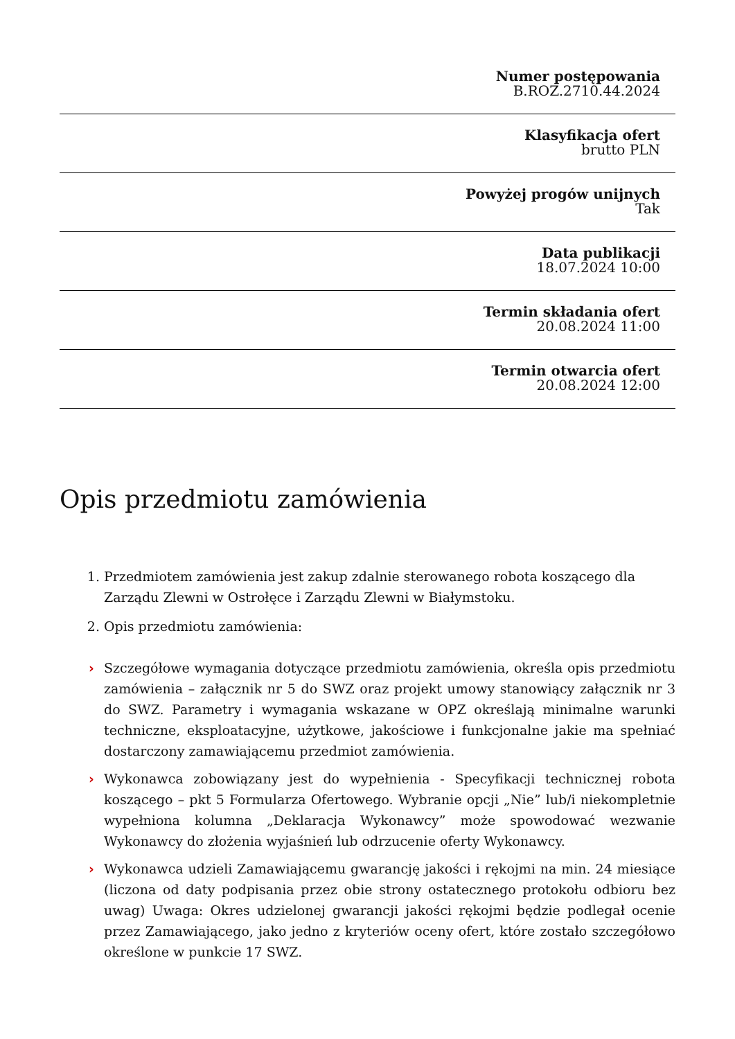Numer postępowania
B.ROZ.2710.44.2024
Klasyfikacja ofert
brutto PLN
Powyżej progów unijnych
Tak
Data publikacji
18.07.2024 10:00
Termin składania ofert
20.08.2024 11:00
Termin otwarcia ofert
20.08.2024 12:00
Opis przedmiotu zamówienia
1. Przedmiotem zamówienia jest zakup zdalnie sterowanego robota koszącego dla Zarządu Zlewni w Ostrołęce i Zarządu Zlewni w Białymstoku.
2. Opis przedmiotu zamówienia:
› Szczegółowe wymagania dotyczące przedmiotu zamówienia, określa opis przedmiotu zamówienia – załącznik nr 5 do SWZ oraz projekt umowy stanowiący załącznik nr 3 do SWZ. Parametry i wymagania wskazane w OPZ określają minimalne warunki techniczne, eksploatacyjne, użytkowe, jakościowe i funkcjonalne jakie ma spełniać dostarczony zamawiającemu przedmiot zamówienia.
› Wykonawca zobowiązany jest do wypełnienia - Specyfikacji technicznej robota koszącego – pkt 5 Formularza Ofertowego. Wybranie opcji „Nie” lub/i niekompletnie wypełniona kolumna „Deklaracja Wykonawcy” może spowodować wezwanie Wykonawcy do złożenia wyjaśnień lub odrzucenie oferty Wykonawcy.
› Wykonawca udzieli Zamawiającemu gwarancję jakości i rękojmi na min. 24 miesiące (liczona od daty podpisania przez obie strony ostatecznego protokołu odbioru bez uwag) Uwaga: Okres udzielonej gwarancji jakości rękojmi będzie podlegał ocenie przez Zamawiającego, jako jedno z kryteriów oceny ofert, które zostało szczegółowo określone w punkcie 17 SWZ.